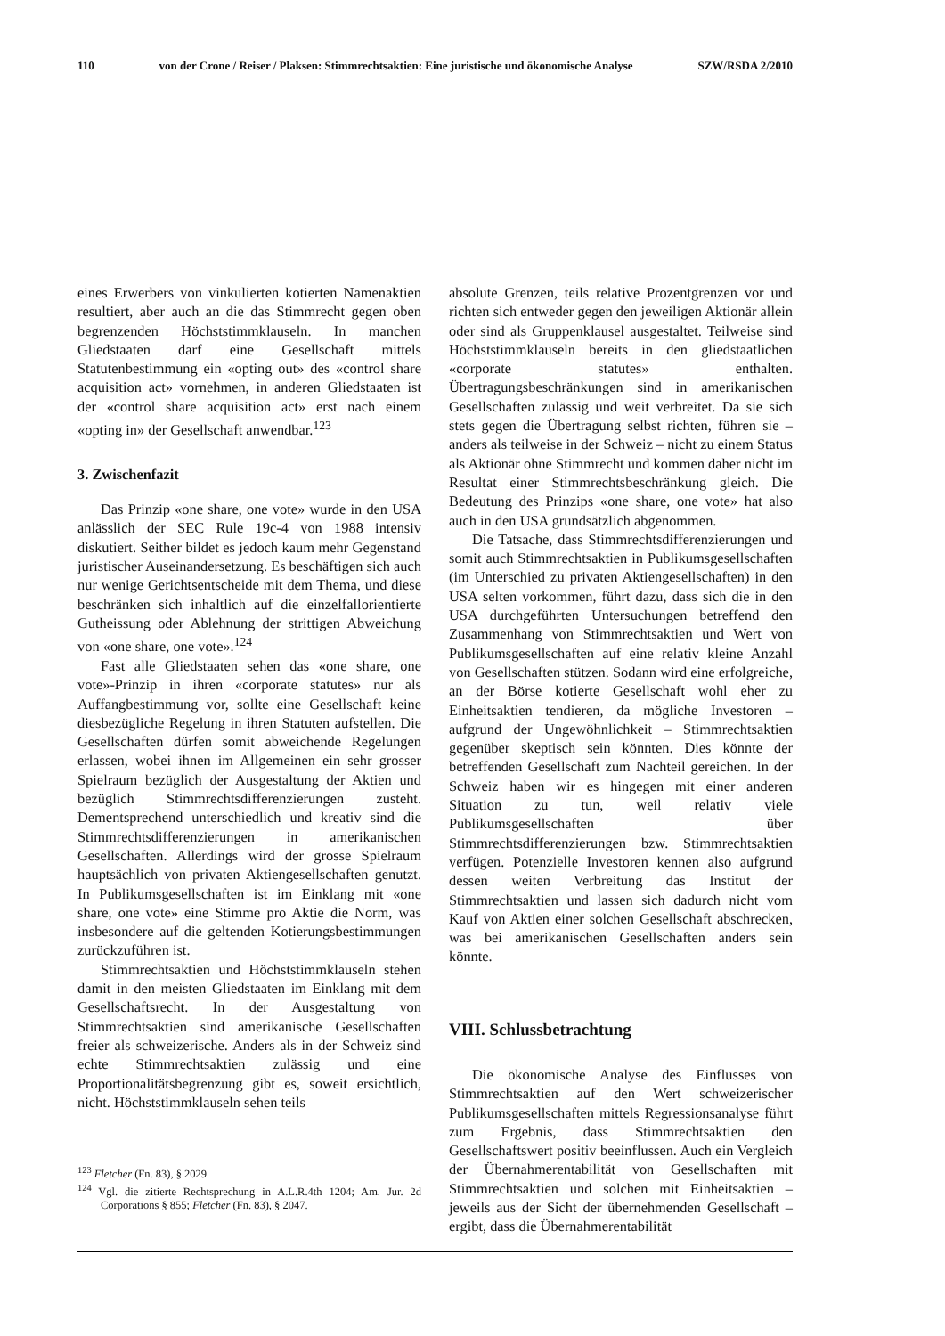110 von der Crone / Reiser / Plaksen: Stimmrechtsaktien: Eine juristische und ökonomische Analyse SZW/RSDA 2/2010
eines Erwerbers von vinkulierten kotierten Namenaktien resultiert, aber auch an die das Stimmrecht gegen oben begrenzenden Höchststimmklauseln. In manchen Gliedstaaten darf eine Gesellschaft mittels Statutenbestimmung ein «opting out» des «control share acquisition act» vornehmen, in anderen Gliedstaaten ist der «control share acquisition act» erst nach einem «opting in» der Gesellschaft anwendbar.<sup>123</sup>
3. Zwischenfazit
Das Prinzip «one share, one vote» wurde in den USA anlässlich der SEC Rule 19c-4 von 1988 intensiv diskutiert. Seither bildet es jedoch kaum mehr Gegenstand juristischer Auseinandersetzung. Es beschäftigen sich auch nur wenige Gerichtsentscheide mit dem Thema, und diese beschränken sich inhaltlich auf die einzelfallorientierte Gutheissung oder Ablehnung der strittigen Abweichung von «one share, one vote».<sup>124</sup>
Fast alle Gliedstaaten sehen das «one share, one vote»-Prinzip in ihren «corporate statutes» nur als Auffangbestimmung vor, sollte eine Gesellschaft keine diesbezügliche Regelung in ihren Statuten aufstellen. Die Gesellschaften dürfen somit abweichende Regelungen erlassen, wobei ihnen im Allgemeinen ein sehr grosser Spielraum bezüglich der Ausgestaltung der Aktien und bezüglich Stimmrechtsdifferenzierungen zusteht. Dementsprechend unterschiedlich und kreativ sind die Stimmrechtsdifferenzierungen in amerikanischen Gesellschaften. Allerdings wird der grosse Spielraum hauptsächlich von privaten Aktiengesellschaften genutzt. In Publikumsgesellschaften ist im Einklang mit «one share, one vote» eine Stimme pro Aktie die Norm, was insbesondere auf die geltenden Kotierungsbestimmungen zurückzuführen ist.
Stimmrechtsaktien und Höchststimmklauseln stehen damit in den meisten Gliedstaaten im Einklang mit dem Gesellschaftsrecht. In der Ausgestaltung von Stimmrechtsaktien sind amerikanische Gesellschaften freier als schweizerische. Anders als in der Schweiz sind echte Stimmrechtsaktien zulässig und eine Proportionalitätsbegrenzung gibt es, soweit ersichtlich, nicht. Höchststimmklauseln sehen teils
<sup>123</sup> Fletcher (Fn. 83), § 2029.
<sup>124</sup> Vgl. die zitierte Rechtsprechung in A.L.R.4th 1204; Am. Jur. 2d Corporations § 855; Fletcher (Fn. 83), § 2047.
absolute Grenzen, teils relative Prozentgrenzen vor und richten sich entweder gegen den jeweiligen Aktionär allein oder sind als Gruppenklausel ausgestaltet. Teilweise sind Höchststimmklauseln bereits in den gliedstaatlichen «corporate statutes» enthalten. Übertragungsbeschränkungen sind in amerikanischen Gesellschaften zulässig und weit verbreitet. Da sie sich stets gegen die Übertragung selbst richten, führen sie – anders als teilweise in der Schweiz – nicht zu einem Status als Aktionär ohne Stimmrecht und kommen daher nicht im Resultat einer Stimmrechtsbeschränkung gleich. Die Bedeutung des Prinzips «one share, one vote» hat also auch in den USA grundsätzlich abgenommen.
Die Tatsache, dass Stimmrechtsdifferenzierungen und somit auch Stimmrechtsaktien in Publikumsgesellschaften (im Unterschied zu privaten Aktiengesellschaften) in den USA selten vorkommen, führt dazu, dass sich die in den USA durchgeführten Untersuchungen betreffend den Zusammenhang von Stimmrechtsaktien und Wert von Publikumsgesellschaften auf eine relativ kleine Anzahl von Gesellschaften stützen. Sodann wird eine erfolgreiche, an der Börse kotierte Gesellschaft wohl eher zu Einheitsaktien tendieren, da mögliche Investoren – aufgrund der Ungewöhnlichkeit – Stimmrechtsaktien gegenüber skeptisch sein könnten. Dies könnte der betreffenden Gesellschaft zum Nachteil gereichen. In der Schweiz haben wir es hingegen mit einer anderen Situation zu tun, weil relativ viele Publikumsgesellschaften über Stimmrechtsdifferenzierungen bzw. Stimmrechtsaktien verfügen. Potenzielle Investoren kennen also aufgrund dessen weiten Verbreitung das Institut der Stimmrechtsaktien und lassen sich dadurch nicht vom Kauf von Aktien einer solchen Gesellschaft abschrecken, was bei amerikanischen Gesellschaften anders sein könnte.
VIII. Schlussbetrachtung
Die ökonomische Analyse des Einflusses von Stimmrechtsaktien auf den Wert schweizerischer Publikumsgesellschaften mittels Regressionsanalyse führt zum Ergebnis, dass Stimmrechtsaktien den Gesellschaftswert positiv beeinflussen. Auch ein Vergleich der Übernahmerentabilität von Gesellschaften mit Stimmrechtsaktien und solchen mit Einheitsaktien – jeweils aus der Sicht der übernehmenden Gesellschaft – ergibt, dass die Übernahmerentabilität